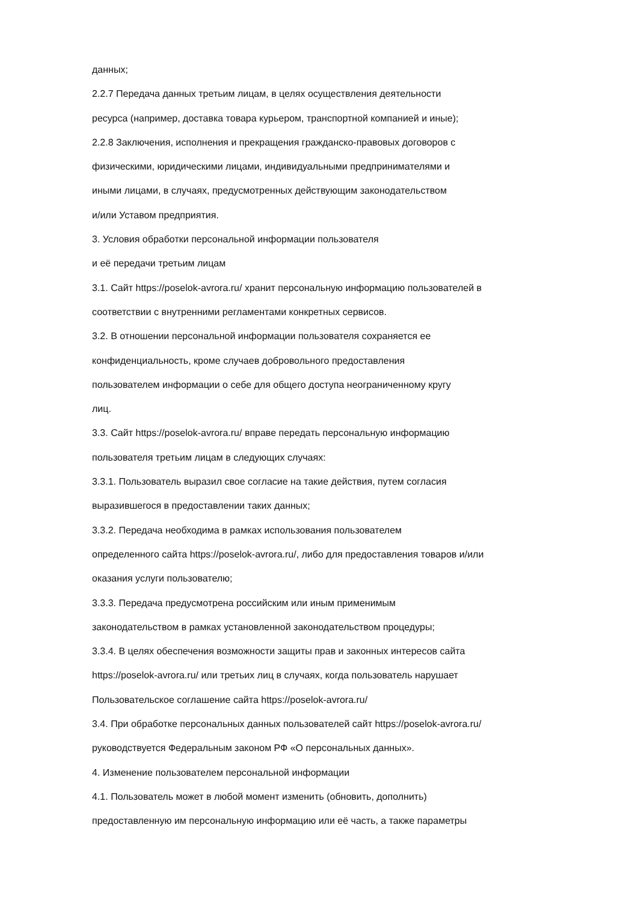данных;
2.2.7 Передача данных третьим лицам, в целях осуществления деятельности
ресурса (например, доставка товара курьером, транспортной компанией и иные);
2.2.8 Заключения, исполнения и прекращения гражданско-правовых договоров с
физическими, юридическими лицами, индивидуальными предпринимателями и
иными лицами, в случаях, предусмотренных действующим законодательством
и/или Уставом предприятия.
3. Условия обработки персональной информации пользователя
и её передачи третьим лицам
3.1. Сайт https://poselok-avrora.ru/ хранит персональную информацию пользователей в
соответствии с внутренними регламентами конкретных сервисов.
3.2. В отношении персональной информации пользователя сохраняется ее
конфиденциальность, кроме случаев добровольного предоставления
пользователем информации о себе для общего доступа неограниченному кругу
лиц.
3.3. Сайт https://poselok-avrora.ru/ вправе передать персональную информацию
пользователя третьим лицам в следующих случаях:
3.3.1. Пользователь выразил свое согласие на такие действия, путем согласия
выразившегося в предоставлении таких данных;
3.3.2. Передача необходима в рамках использования пользователем
определенного сайта https://poselok-avrora.ru/, либо для предоставления товаров и/или
оказания услуги пользователю;
3.3.3. Передача предусмотрена российским или иным применимым
законодательством в рамках установленной законодательством процедуры;
3.3.4. В целях обеспечения возможности защиты прав и законных интересов сайта
https://poselok-avrora.ru/ или третьих лиц в случаях, когда пользователь нарушает
Пользовательское соглашение сайта https://poselok-avrora.ru/
3.4. При обработке персональных данных пользователей сайт https://poselok-avrora.ru/
руководствуется Федеральным законом РФ «О персональных данных».
4. Изменение пользователем персональной информации
4.1. Пользователь может в любой момент изменить (обновить, дополнить)
предоставленную им персональную информацию или её часть, а также параметры